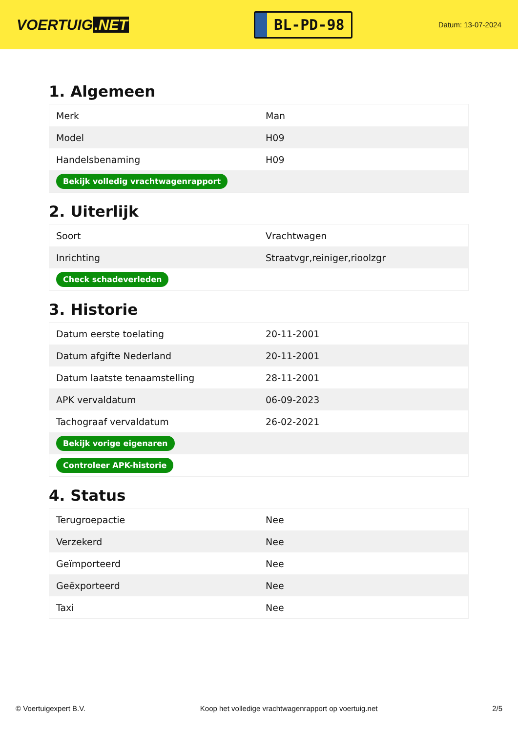VOERTUIG.NET
BL-PD-98
Datum: 13-07-2024
1. Algemeen
| Merk | Man |
| Model | H09 |
| Handelsbenaming | H09 |
| Bekijk volledig vrachtwagenrapport | |
2. Uiterlijk
| Soort | Vrachtwagen |
| Inrichting | Straatvgr,reiniger,rioolzgr |
| Check schadeverleden | |
3. Historie
| Datum eerste toelating | 20-11-2001 |
| Datum afgifte Nederland | 20-11-2001 |
| Datum laatste tenaamstelling | 28-11-2001 |
| APK vervaldatum | 06-09-2023 |
| Tachograaf vervaldatum | 26-02-2021 |
| Bekijk vorige eigenaren | |
| Controleer APK-historie | |
4. Status
| Terugroepactie | Nee |
| Verzekerd | Nee |
| Geïmporteerd | Nee |
| Geëxporteerd | Nee |
| Taxi | Nee |
© Voertuigexpert B.V. Koop het volledige vrachtwagenrapport op voertuig.net 2/5